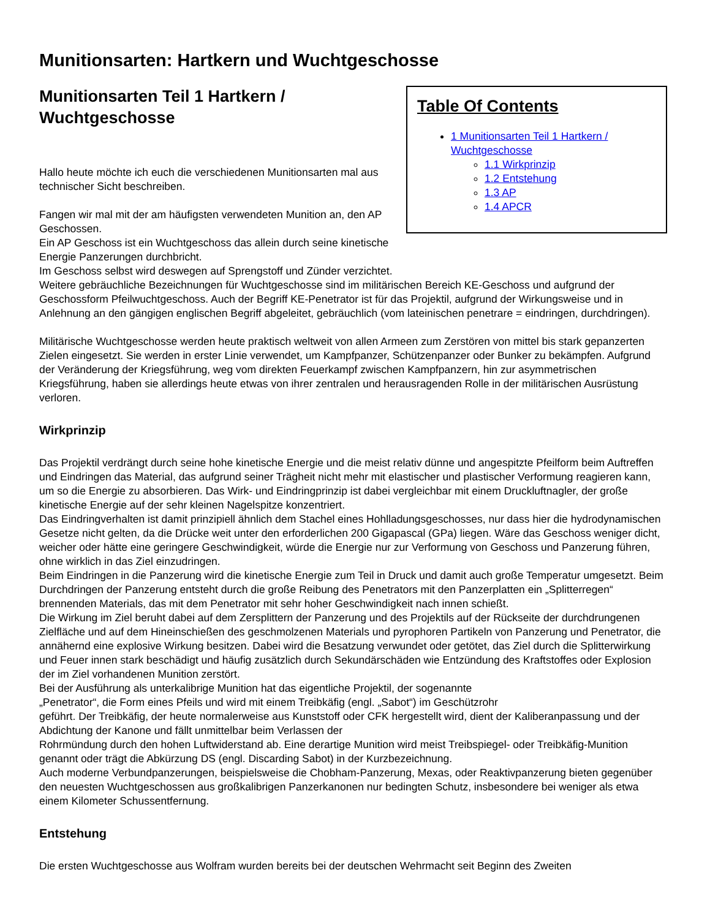Munitionsarten: Hartkern und Wuchtgeschosse
Table Of Contents
1 Munitionsarten Teil 1 Hartkern / Wuchtgeschosse
1.1 Wirkprinzip
1.2 Entstehung
1.3 AP
1.4 APCR
Munitionsarten Teil 1 Hartkern / Wuchtgeschosse
Hallo heute möchte ich euch die verschiedenen Munitionsarten mal aus technischer Sicht beschreiben.
Fangen wir mal mit der am häufigsten verwendeten Munition an, den AP Geschossen.
Ein AP Geschoss ist ein Wuchtgeschoss das allein durch seine kinetische Energie Panzerungen durchbricht.
Im Geschoss selbst wird deswegen auf Sprengstoff und Zünder verzichtet.
Weitere gebräuchliche Bezeichnungen für Wuchtgeschosse sind im militärischen Bereich KE-Geschoss und aufgrund der Geschossform Pfeilwuchtgeschoss. Auch der Begriff KE-Penetrator ist für das Projektil, aufgrund der Wirkungsweise und in Anlehnung an den gängigen englischen Begriff abgeleitet, gebräuchlich (vom lateinischen penetrare = eindringen, durchdringen).
Militärische Wuchtgeschosse werden heute praktisch weltweit von allen Armeen zum Zerstören von mittel bis stark gepanzerten Zielen eingesetzt. Sie werden in erster Linie verwendet, um Kampfpanzer, Schützenpanzer oder Bunker zu bekämpfen. Aufgrund der Veränderung der Kriegsführung, weg vom direkten Feuerkampf zwischen Kampfpanzern, hin zur asymmetrischen Kriegsführung, haben sie allerdings heute etwas von ihrer zentralen und herausragenden Rolle in der militärischen Ausrüstung verloren.
Wirkprinzip
Das Projektil verdrängt durch seine hohe kinetische Energie und die meist relativ dünne und angespitzte Pfeilform beim Auftreffen und Eindringen das Material, das aufgrund seiner Trägheit nicht mehr mit elastischer und plastischer Verformung reagieren kann, um so die Energie zu absorbieren. Das Wirk- und Eindringprinzip ist dabei vergleichbar mit einem Druckluftnagler, der große kinetische Energie auf der sehr kleinen Nagelspitze konzentriert.
Das Eindringverhalten ist damit prinzipiell ähnlich dem Stachel eines Hohlladungsgeschosses, nur dass hier die hydrodynamischen Gesetze nicht gelten, da die Drücke weit unter den erforderlichen 200 Gigapascal (GPa) liegen. Wäre das Geschoss weniger dicht, weicher oder hätte eine geringere Geschwindigkeit, würde die Energie nur zur Verformung von Geschoss und Panzerung führen, ohne wirklich in das Ziel einzudringen.
Beim Eindringen in die Panzerung wird die kinetische Energie zum Teil in Druck und damit auch große Temperatur umgesetzt. Beim Durchdringen der Panzerung entsteht durch die große Reibung des Penetrators mit den Panzerplatten ein „Splitterregen“ brennenden Materials, das mit dem Penetrator mit sehr hoher Geschwindigkeit nach innen schießt.
Die Wirkung im Ziel beruht dabei auf dem Zersplittern der Panzerung und des Projektils auf der Rückseite der durchdrungenen Zielfläche und auf dem Hineinschießen des geschmolzenen Materials und pyrophoren Partikeln von Panzerung und Penetrator, die annähernd eine explosive Wirkung besitzen. Dabei wird die Besatzung verwundet oder getötet, das Ziel durch die Splitterwirkung und Feuer innen stark beschädigt und häufig zusätzlich durch Sekundärschäden wie Entzündung des Kraftstoffes oder Explosion der im Ziel vorhandenen Munition zerstört.
Bei der Ausführung als unterkalibrige Munition hat das eigentliche Projektil, der sogenannte
„Penetrator“, die Form eines Pfeils und wird mit einem Treibkäfig (engl. „Sabot“) im Geschützrohr
geführt. Der Treibkäfig, der heute normalerweise aus Kunststoff oder CFK hergestellt wird, dient der Kaliberanpassung und der Abdichtung der Kanone und fällt unmittelbar beim Verlassen der
Rohrmündung durch den hohen Luftwiderstand ab. Eine derartige Munition wird meist Treibspiegel- oder Treibkäfig-Munition genannt oder trägt die Abkürzung DS (engl. Discarding Sabot) in der Kurzbezeichnung.
Auch moderne Verbundpanzerungen, beispielsweise die Chobham-Panzerung, Mexas, oder Reaktivpanzerung bieten gegenüber den neuesten Wuchtgeschossen aus großkalibrigen Panzerkanonen nur bedingten Schutz, insbesondere bei weniger als etwa einem Kilometer Schussentfernung.
Entstehung
Die ersten Wuchtgeschosse aus Wolfram wurden bereits bei der deutschen Wehrmacht seit Beginn des Zweiten